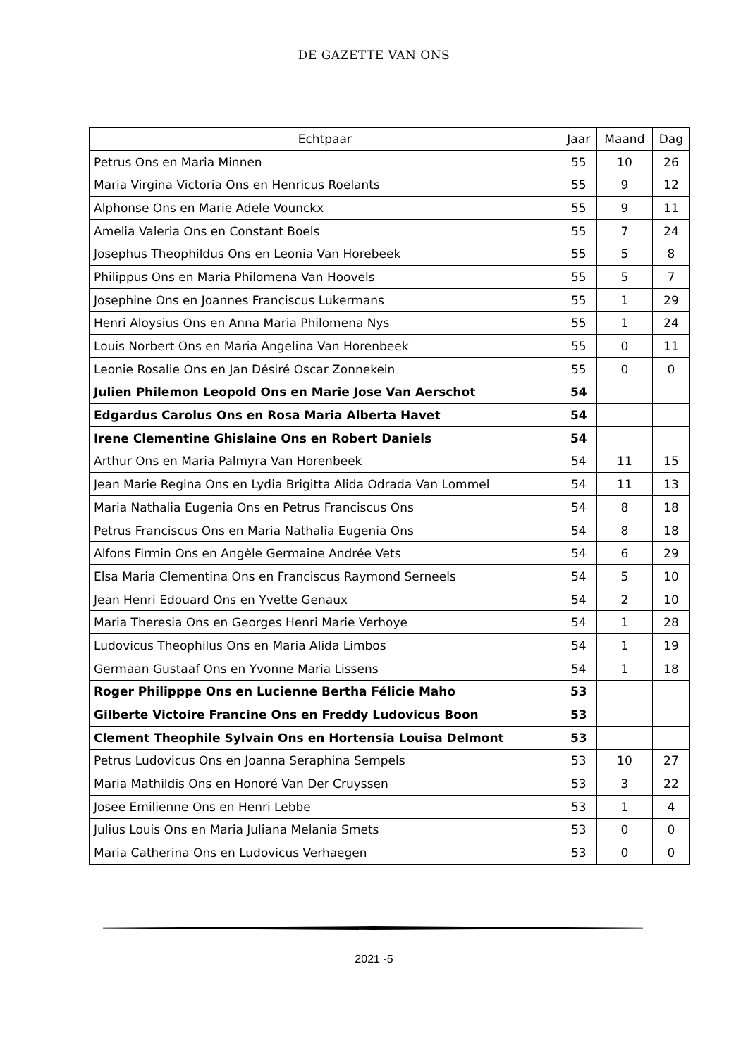DE GAZETTE VAN ONS
| Echtpaar | Jaar | Maand | Dag |
| --- | --- | --- | --- |
| Petrus Ons en Maria Minnen | 55 | 10 | 26 |
| Maria Virgina Victoria Ons en Henricus Roelants | 55 | 9 | 12 |
| Alphonse Ons en Marie Adele Vounckx | 55 | 9 | 11 |
| Amelia Valeria Ons en Constant Boels | 55 | 7 | 24 |
| Josephus Theophildus Ons en Leonia Van Horebeek | 55 | 5 | 8 |
| Philippus Ons en Maria Philomena Van Hoovels | 55 | 5 | 7 |
| Josephine Ons en Joannes Franciscus Lukermans | 55 | 1 | 29 |
| Henri Aloysius Ons en Anna Maria Philomena Nys | 55 | 1 | 24 |
| Louis Norbert Ons en Maria Angelina Van Horenbeek | 55 | 0 | 11 |
| Leonie Rosalie Ons en Jan Désiré Oscar Zonnekein | 55 | 0 | 0 |
| Julien Philemon Leopold Ons en Marie Jose Van Aerschot | 54 | | |
| Edgardus Carolus Ons en Rosa Maria Alberta Havet | 54 | | |
| Irene Clementine Ghislaine Ons en Robert Daniels | 54 | | |
| Arthur Ons en Maria Palmyra Van Horenbeek | 54 | 11 | 15 |
| Jean Marie Regina Ons en Lydia Brigitta Alida Odrada Van Lommel | 54 | 11 | 13 |
| Maria Nathalia Eugenia Ons en Petrus Franciscus Ons | 54 | 8 | 18 |
| Petrus Franciscus Ons en Maria Nathalia Eugenia Ons | 54 | 8 | 18 |
| Alfons Firmin Ons en Angèle Germaine Andrée Vets | 54 | 6 | 29 |
| Elsa Maria Clementina Ons en Franciscus Raymond Serneels | 54 | 5 | 10 |
| Jean Henri Edouard Ons en Yvette Genaux | 54 | 2 | 10 |
| Maria Theresia Ons en Georges Henri Marie Verhoye | 54 | 1 | 28 |
| Ludovicus Theophilus Ons en Maria Alida Limbos | 54 | 1 | 19 |
| Germaan Gustaaf Ons en Yvonne Maria Lissens | 54 | 1 | 18 |
| Roger Philipppe Ons en Lucienne Bertha Félicie Maho | 53 | | |
| Gilberte Victoire Francine Ons en Freddy Ludovicus Boon | 53 | | |
| Clement Theophile Sylvain Ons en Hortensia Louisa Delmont | 53 | | |
| Petrus Ludovicus Ons en Joanna Seraphina Sempels | 53 | 10 | 27 |
| Maria Mathildis Ons en Honoré Van Der Cruyssen | 53 | 3 | 22 |
| Josee Emilienne Ons en Henri Lebbe | 53 | 1 | 4 |
| Julius Louis Ons en Maria Juliana Melania Smets | 53 | 0 | 0 |
| Maria Catherina Ons en Ludovicus Verhaegen | 53 | 0 | 0 |
2021 -5